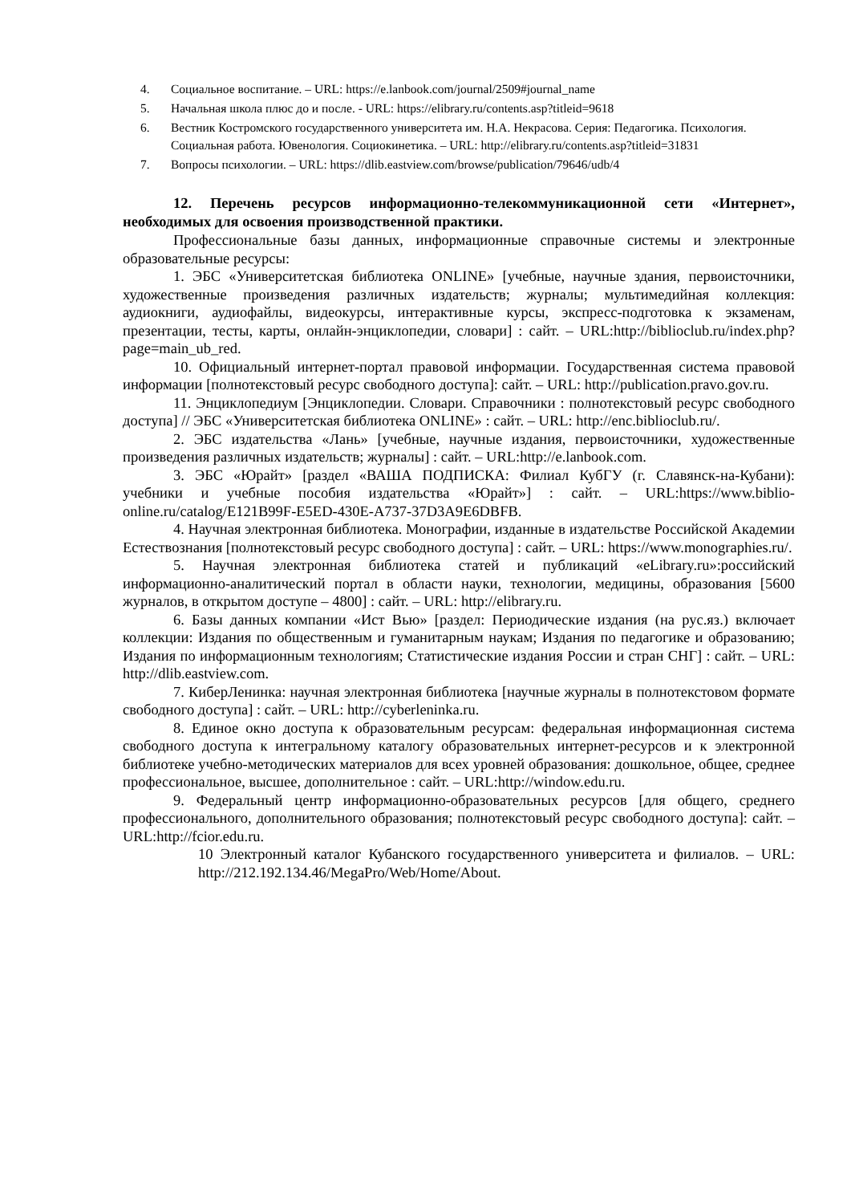4. Социальное воспитание. – URL: https://e.lanbook.com/journal/2509#journal_name
5. Начальная школа плюс до и после. - URL: https://elibrary.ru/contents.asp?titleid=9618
6. Вестник Костромского государственного университета им. Н.А. Некрасова. Серия: Педагогика. Психология. Социальная работа. Ювенология. Социокинетика. – URL: http://elibrary.ru/contents.asp?titleid=31831
7. Вопросы психологии. – URL: https://dlib.eastview.com/browse/publication/79646/udb/4
12. Перечень ресурсов информационно-телекоммуникационной сети «Интернет», необходимых для освоения производственной практики.
Профессиональные базы данных, информационные справочные системы и электронные образовательные ресурсы:
1. ЭБС «Университетская библиотека ONLINE» [учебные, научные здания, первоисточники, художественные произведения различных издательств; журналы; мультимедийная коллекция: аудиокниги, аудиофайлы, видеокурсы, интерактивные курсы, экспресс-подготовка к экзаменам, презентации, тесты, карты, онлайн-энциклопедии, словари] : сайт. – URL:http://biblioclub.ru/index.php?page=main_ub_red.
10. Официальный интернет-портал правовой информации. Государственная система правовой информации [полнотекстовый ресурс свободного доступа]: сайт. – URL: http://publication.pravo.gov.ru.
11. Энциклопедиум [Энциклопедии. Словари. Справочники : полнотекстовый ресурс свободного доступа] // ЭБС «Университетская библиотека ONLINE» : сайт. – URL: http://enc.biblioclub.ru/.
2. ЭБС издательства «Лань» [учебные, научные издания, первоисточники, художественные произведения различных издательств; журналы] : сайт. – URL:http://e.lanbook.com.
3. ЭБС «Юрайт» [раздел «ВАША ПОДПИСКА: Филиал КубГУ (г. Славянск-на-Кубани): учебники и учебные пособия издательства «Юрайт»] : сайт. – URL:https://www.biblio-online.ru/catalog/E121B99F-E5ED-430E-A737-37D3A9E6DBFB.
4. Научная электронная библиотека. Монографии, изданные в издательстве Российской Академии Естествознания [полнотекстовый ресурс свободного доступа] : сайт. – URL: https://www.monographies.ru/.
5. Научная электронная библиотека статей и публикаций «eLibrary.ru»:российский информационно-аналитический портал в области науки, технологии, медицины, образования [5600 журналов, в открытом доступе – 4800] : сайт. – URL: http://elibrary.ru.
6. Базы данных компании «Ист Вью» [раздел: Периодические издания (на рус.яз.) включает коллекции: Издания по общественным и гуманитарным наукам; Издания по педагогике и образованию; Издания по информационным технологиям; Статистические издания России и стран СНГ] : сайт. – URL: http://dlib.eastview.com.
7. КиберЛенинка: научная электронная библиотека [научные журналы в полнотекстовом формате свободного доступа] : сайт. – URL: http://cyberleninka.ru.
8. Единое окно доступа к образовательным ресурсам: федеральная информационная система свободного доступа к интегральному каталогу образовательных интернет-ресурсов и к электронной библиотеке учебно-методических материалов для всех уровней образования: дошкольное, общее, среднее профессиональное, высшее, дополнительное : сайт. – URL:http://window.edu.ru.
9. Федеральный центр информационно-образовательных ресурсов [для общего, среднего профессионального, дополнительного образования; полнотекстовый ресурс свободного доступа]: сайт. – URL:http://fcior.edu.ru.
10 Электронный каталог Кубанского государственного университета и филиалов. – URL: http://212.192.134.46/MegaPro/Web/Home/About.